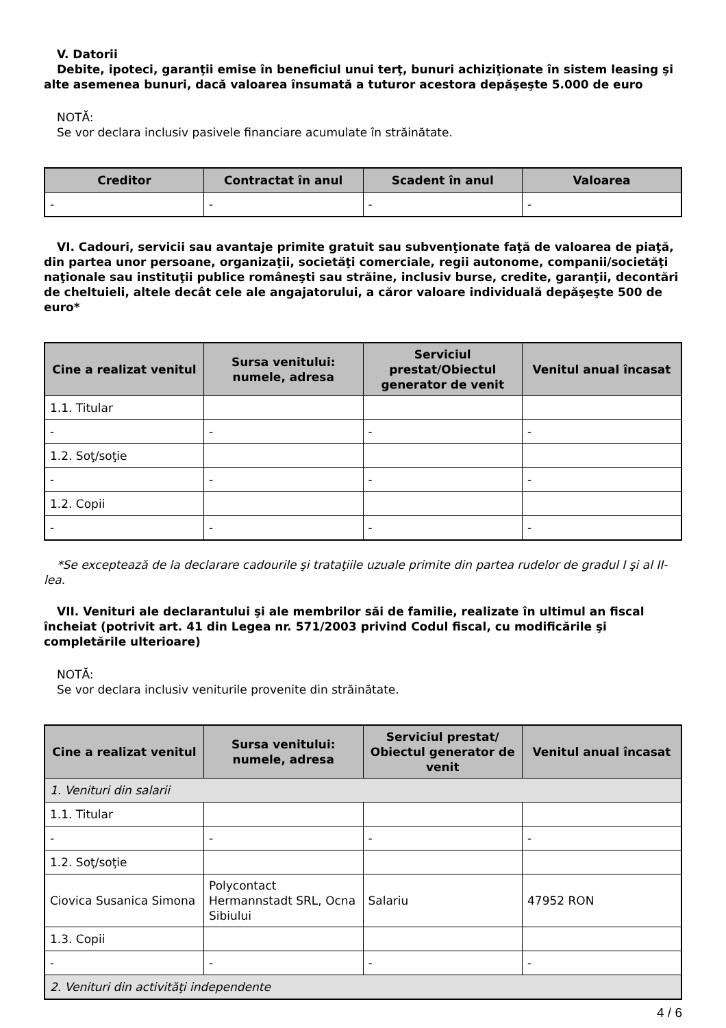V. Datorii
Debite, ipoteci, garanţii emise în beneficiul unui terţ, bunuri achiziţionate în sistem leasing şi alte asemenea bunuri, dacă valoarea însumată a tuturor acestora depăşeşte 5.000 de euro
NOTĂ:
Se vor declara inclusiv pasivele financiare acumulate în străinătate.
| Creditor | Contractat în anul | Scadent în anul | Valoarea |
| --- | --- | --- | --- |
| - | - | - | - |
VI. Cadouri, servicii sau avantaje primite gratuit sau subvenţionate faţă de valoarea de piaţă, din partea unor persoane, organizaţii, societăţi comerciale, regii autonome, companii/societăţi naţionale sau instituţii publice româneşti sau străine, inclusiv burse, credite, garanţii, decontări de cheltuieli, altele decât cele ale angajatorului, a căror valoare individuală depăşeşte 500 de euro*
| Cine a realizat venitul | Sursa venitului: numele, adresa | Serviciul prestat/Obiectul generator de venit | Venitul anual încasat |
| --- | --- | --- | --- |
| 1.1. Titular | | | |
| - | - | - | - |
| 1.2. Soţ/soţie | | | |
| - | - | - | - |
| 1.2. Copii | | | |
| - | - | - | - |
*Se exceptează de la declarare cadourile şi trataţiile uzuale primite din partea rudelor de gradul I şi al II-lea.
VII. Venituri ale declarantului şi ale membrilor săi de familie, realizate în ultimul an fiscal încheiat (potrivit art. 41 din Legea nr. 571/2003 privind Codul fiscal, cu modificările şi completările ulterioare)
NOTĂ:
Se vor declara inclusiv veniturile provenite din străinătate.
| Cine a realizat venitul | Sursa venitului: numele, adresa | Serviciul prestat/ Obiectul generator de venit | Venitul anual încasat |
| --- | --- | --- | --- |
| 1. Venituri din salarii | | | |
| 1.1. Titular | | | |
| - | - | - | - |
| 1.2. Soţ/soţie | | | |
| Ciovica Susanica Simona | Polycontact Hermannstadt SRL, Ocna Sibiului | Salariu | 47952 RON |
| 1.3. Copii | | | |
| - | - | - | - |
| 2. Venituri din activităţi independente | | | |
4 / 6